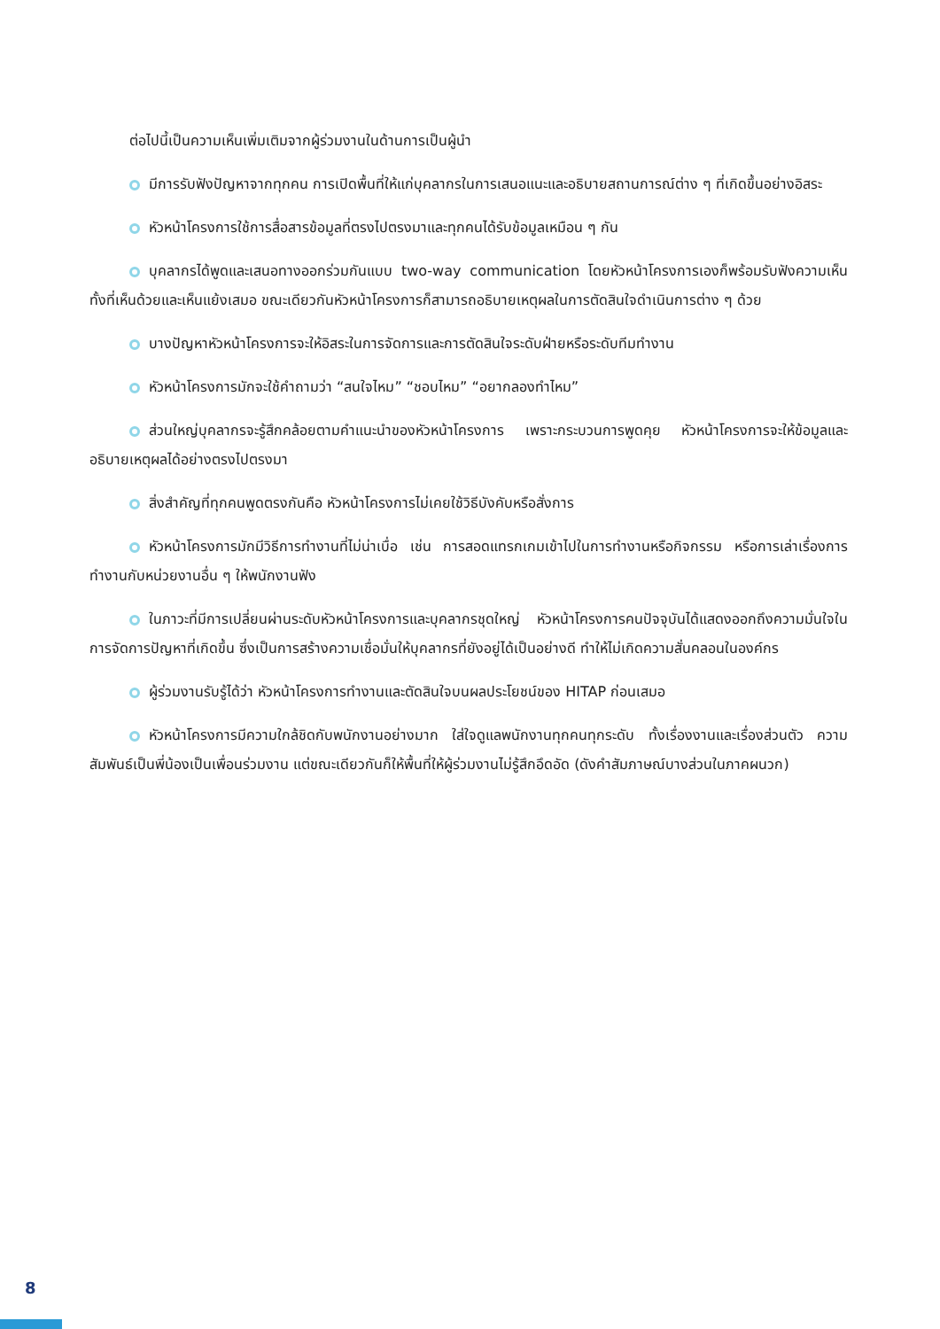ต่อไปนี้เป็นความเห็นเพิ่มเติมจากผู้ร่วมงานในด้านการเป็นผู้นำ
มีการรับฟังปัญหาจากทุกคน การเปิดพื้นที่ให้แก่บุคลากรในการเสนอแนะและอธิบายสถานการณ์ต่าง ๆ ที่เกิดขึ้นอย่างอิสระ
หัวหน้าโครงการใช้การสื่อสารข้อมูลที่ตรงไปตรงมาและทุกคนได้รับข้อมูลเหมือน ๆ กัน
บุคลากรได้พูดและเสนอทางออกร่วมกันแบบ two-way communication โดยหัวหน้าโครงการเองก็พร้อมรับฟังความเห็นทั้งที่เห็นด้วยและเห็นแย้งเสมอ ขณะเดียวกันหัวหน้าโครงการก็สามารถอธิบายเหตุผลในการตัดสินใจดำเนินการต่าง ๆ ด้วย
บางปัญหาหัวหน้าโครงการจะให้อิสระในการจัดการและการตัดสินใจระดับฝ่ายหรือระดับทีมทำงาน
หัวหน้าโครงการมักจะใช้คำถามว่า “สนใจไหม” “ชอบไหม” “อยากลองทำไหม”
ส่วนใหญ่บุคลากรจะรู้สึกคล้อยตามคำแนะนำของหัวหน้าโครงการ เพราะกระบวนการพูดคุย หัวหน้าโครงการจะให้ข้อมูลและอธิบายเหตุผลได้อย่างตรงไปตรงมา
สิ่งสำคัญที่ทุกคนพูดตรงกันคือ หัวหน้าโครงการไม่เคยใช้วิธีบังคับหรือสั่งการ
หัวหน้าโครงการมักมีวิธีการทำงานที่ไม่น่าเบื่อ เช่น การสอดแทรกเกมเข้าไปในการทำงานหรือกิจกรรม หรือการเล่าเรื่องการทำงานกับหน่วยงานอื่น ๆ ให้พนักงานฟัง
ในภาวะที่มีการเปลี่ยนผ่านระดับหัวหน้าโครงการและบุคลากรชุดใหญ่ หัวหน้าโครงการคนปัจจุบันได้แสดงออกถึงความมั่นใจในการจัดการปัญหาที่เกิดขึ้น ซึ่งเป็นการสร้างความเชื่อมั่นให้บุคลากรที่ยังอยู่ได้เป็นอย่างดี ทำให้ไม่เกิดความสั่นคลอนในองค์กร
ผู้ร่วมงานรับรู้ได้ว่า หัวหน้าโครงการทำงานและตัดสินใจบนผลประโยชน์ของ HITAP ก่อนเสมอ
หัวหน้าโครงการมีความใกล้ชิดกับพนักงานอย่างมาก ใส่ใจดูแลพนักงานทุกคนทุกระดับ ทั้งเรื่องงานและเรื่องส่วนตัว ความสัมพันธ์เป็นพี่น้องเป็นเพื่อนร่วมงาน แต่ขณะเดียวกันก็ให้พื้นที่ให้ผู้ร่วมงานไม่รู้สึกอึดอัด (ดังคำสัมภาษณ์บางส่วนในภาคผนวก)
8